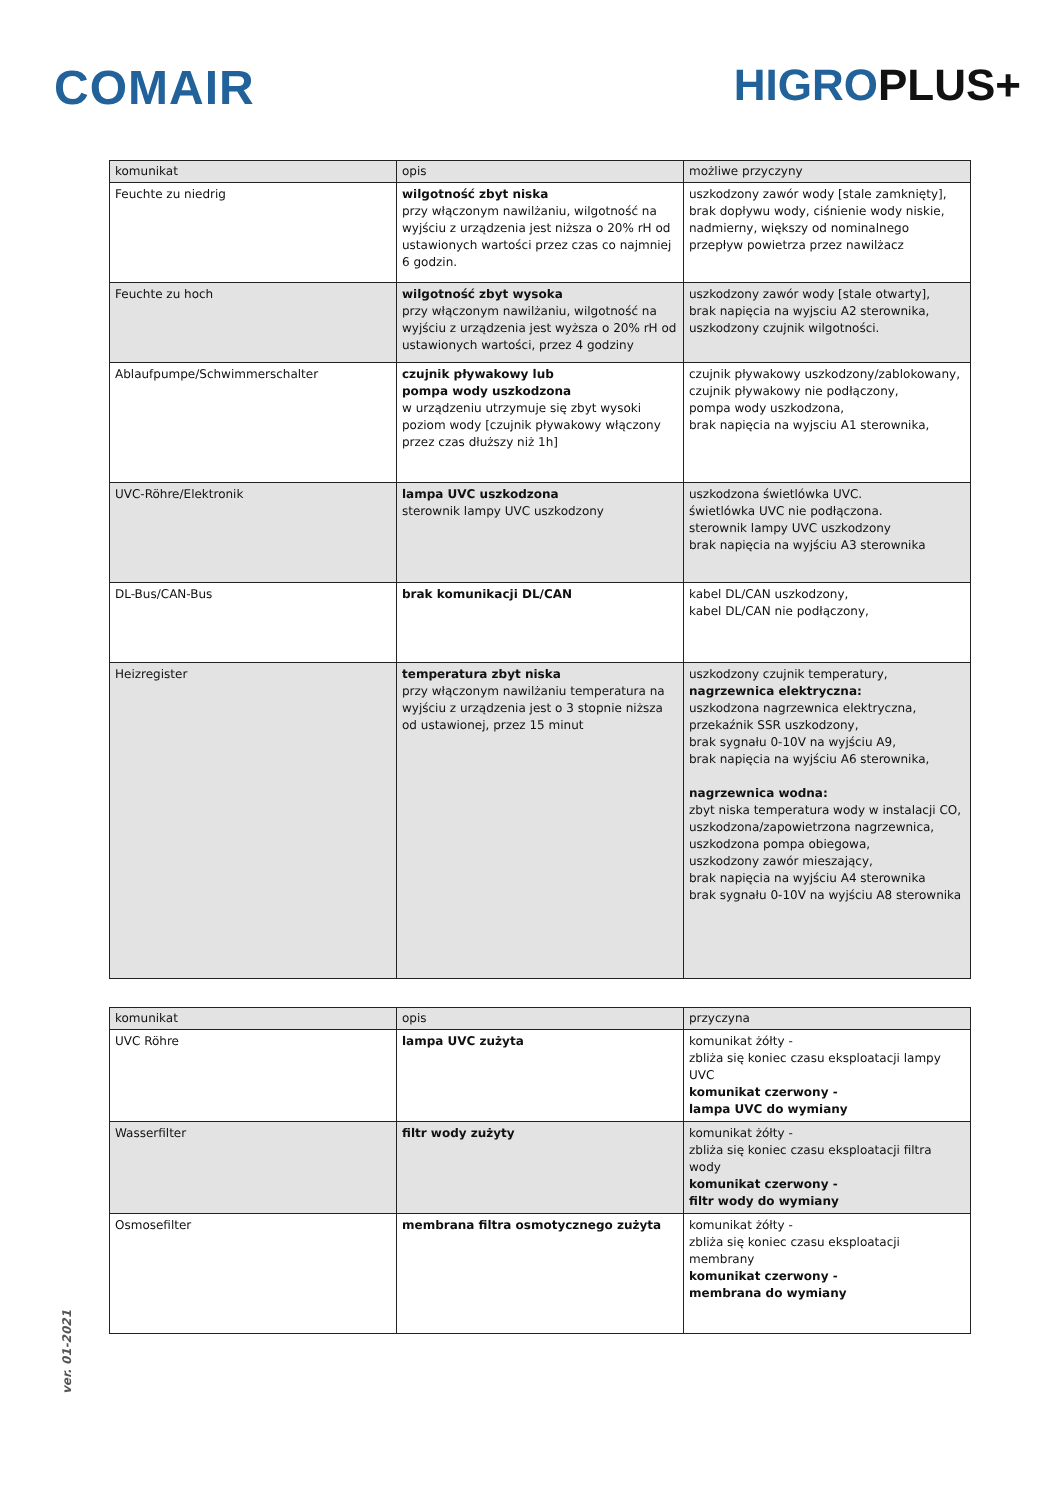COMAIR HIGROPLUS+
| komunikat | opis | możliwe przyczyny |
| --- | --- | --- |
| Feuchte zu niedrig | wilgotność zbyt niska przy włączonym nawilżaniu, wilgotność na wyjściu z urządzenia jest niższa o 20% rH od ustawionych wartości przez czas co najmniej 6 godzin. | uszkodzony zawór wody [stale zamknięty], brak dopływu wody, ciśnienie wody niskie, nadmierny, większy od nominalnego przepływ powietrza przez nawilżacz |
| Feuchte zu hoch | wilgotność zbyt wysoka przy włączonym nawilżaniu, wilgotność na wyjściu z urządzenia jest wyższa o 20% rH od ustawionych wartości, przez 4 godziny | uszkodzony zawór wody [stale otwarty], brak napięcia na wyjsciu A2 sterownika, uszkodzony czujnik wilgotności. |
| Ablaufpumpe/Schwimmerschalter | czujnik pływakowy lub pompa wody uszkodzona w urządzeniu utrzymuje się zbyt wysoki poziom wody [czujnik pływakowy włączony przez czas dłuższy niż 1h] | czujnik pływakowy uszkodzony/zablokowany, czujnik pływakowy nie podłączony, pompa wody uszkodzona, brak napięcia na wyjsciu A1 sterownika, |
| UVC-Röhre/Elektronik | lampa UVC uszkodzona sterownik lampy UVC uszkodzony | uszkodzona świetlówka UVC. świetlówka UVC nie podłączona. sterownik lampy UVC uszkodzony brak napięcia na wyjściu A3 sterownika |
| DL-Bus/CAN-Bus | brak komunikacji DL/CAN | kabel DL/CAN uszkodzony, kabel DL/CAN nie podłączony, |
| Heizregister | temperatura zbyt niska przy włączonym nawilżaniu temperatura na wyjściu z urządzenia jest o 3 stopnie niższa od ustawionej, przez 15 minut | uszkodzony czujnik temperatury, nagrzewnica elektryczna: uszkodzona nagrzewnica elektryczna, przekaźnik SSR uszkodzony, brak sygnału 0-10V na wyjściu A9, brak napięcia na wyjściu A6 sterownika, nagrzewnica wodna: zbyt niska temperatura wody w instalacji CO, uszkodzona/zapowietrzona nagrzewnica, uszkodzona pompa obiegowa, uszkodzony zawór mieszający, brak napięcia na wyjściu A4 sterownika brak sygnału 0-10V na wyjściu A8 sterownika |
| komunikat | opis | przyczyna |
| --- | --- | --- |
| UVC Röhre | lampa UVC zużyta | komunikat żółty - zbliża się koniec czasu eksploatacji lampy UVC komunikat czerwony - lampa UVC do wymiany |
| Wasserfilter | filtr wody zużyty | komunikat żółty - zbliża się koniec czasu eksploatacji filtra wody komunikat czerwony - filtr wody do wymiany |
| Osmosefilter | membrana filtra osmotycznego zużyta | komunikat żółty - zbliża się koniec czasu eksploatacji membrany komunikat czerwony - membrana do wymiany |
ver. 01-2021